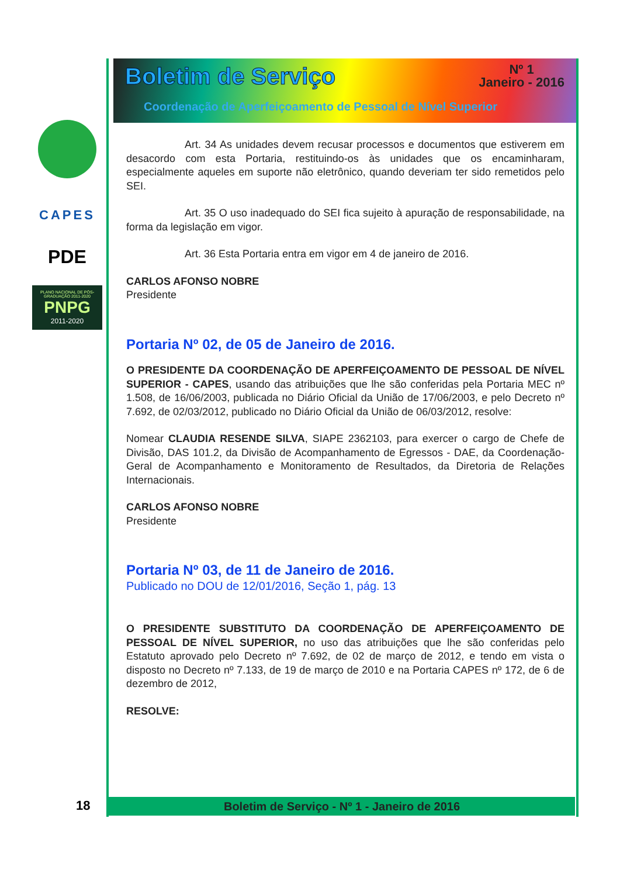CAPES
PDE
PLANO NACIONAL DE PÓS-GRADUAÇÃO 2011-2020
PNPG
2011-2020
Boletim de Serviço
Nº 1
Janeiro - 2016
Coordenação de Aperfeiçoamento de Pessoal de Nível Superior
Art. 34 As unidades devem recusar processos e documentos que estiverem em desacordo com esta Portaria, restituindo-os às unidades que os encaminharam, especialmente aqueles em suporte não eletrônico, quando deveriam ter sido remetidos pelo SEI.
Art. 35 O uso inadequado do SEI fica sujeito à apuração de responsabilidade, na forma da legislação em vigor.
Art. 36 Esta Portaria entra em vigor em 4 de janeiro de 2016.
CARLOS AFONSO NOBRE
Presidente
Portaria Nº 02, de 05 de Janeiro de 2016.
O PRESIDENTE DA COORDENAÇÃO DE APERFEIÇOAMENTO DE PESSOAL DE NÍVEL SUPERIOR - CAPES, usando das atribuições que lhe são conferidas pela Portaria MEC nº 1.508, de 16/06/2003, publicada no Diário Oficial da União de 17/06/2003, e pelo Decreto nº 7.692, de 02/03/2012, publicado no Diário Oficial da União de 06/03/2012, resolve:
Nomear CLAUDIA RESENDE SILVA, SIAPE 2362103, para exercer o cargo de Chefe de Divisão, DAS 101.2, da Divisão de Acompanhamento de Egressos - DAE, da Coordenação-Geral de Acompanhamento e Monitoramento de Resultados, da Diretoria de Relações Internacionais.
CARLOS AFONSO NOBRE
Presidente
Portaria Nº 03, de 11 de Janeiro de 2016.
Publicado no DOU de 12/01/2016, Seção 1, pág. 13
O PRESIDENTE SUBSTITUTO DA COORDENAÇÃO DE APERFEIÇOAMENTO DE PESSOAL DE NÍVEL SUPERIOR, no uso das atribuições que lhe são conferidas pelo Estatuto aprovado pelo Decreto nº 7.692, de 02 de março de 2012, e tendo em vista o disposto no Decreto nº 7.133, de 19 de março de 2010 e na Portaria CAPES nº 172, de 6 de dezembro de 2012,
RESOLVE:
18 Boletim de Serviço - Nº 1 - Janeiro de 2016